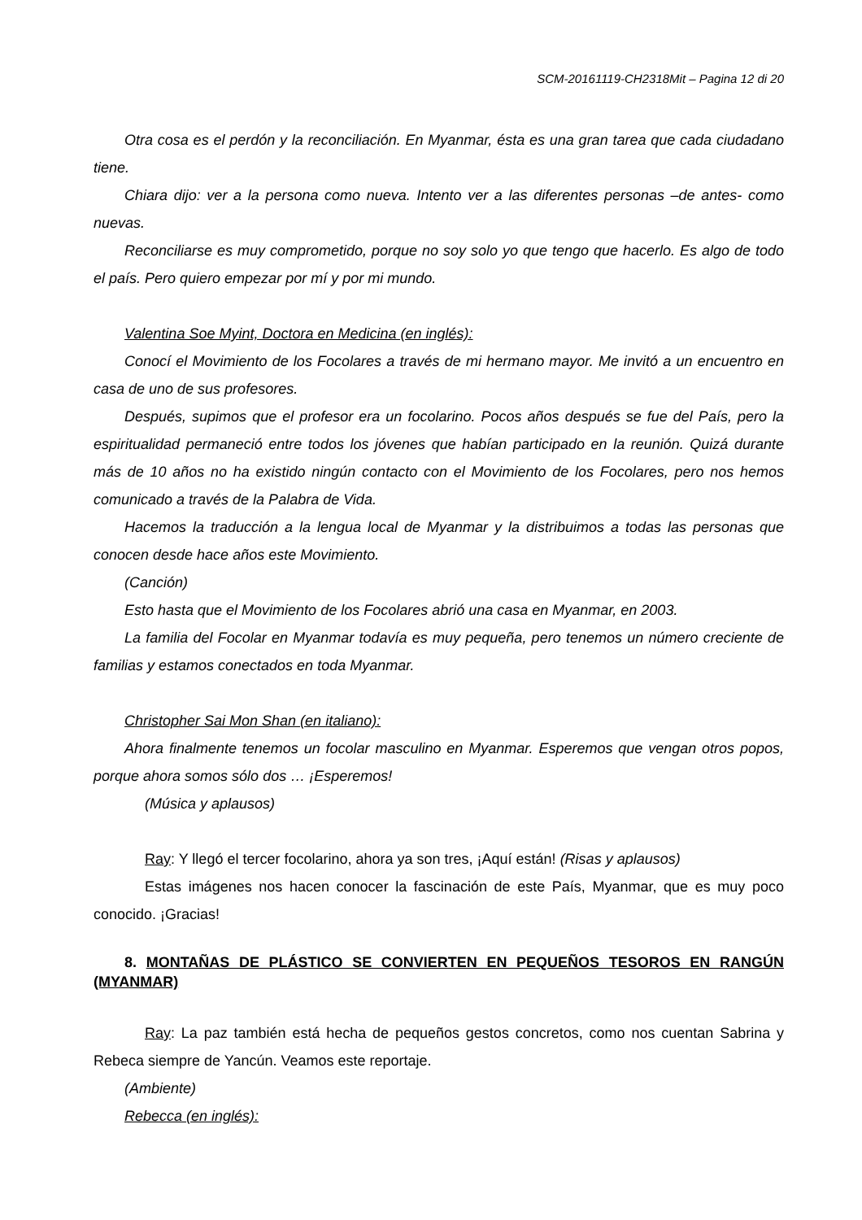SCM-20161119-CH2318Mit – Pagina 12 di 20
Otra cosa es el perdón y la reconciliación. En Myanmar, ésta es una gran tarea que cada ciudadano tiene.
Chiara dijo: ver a la persona como nueva. Intento ver a las diferentes personas –de antes- como nuevas.
Reconciliarse es muy comprometido, porque no soy solo yo que tengo que hacerlo. Es algo de todo el país. Pero quiero empezar por mí y por mi mundo.
Valentina Soe Myint, Doctora en Medicina (en inglés):
Conocí el Movimiento de los Focolares a través de mi hermano mayor. Me invitó a un encuentro en casa de uno de sus profesores.
Después, supimos que el profesor era un focolarino. Pocos años después se fue del País, pero la espiritualidad permaneció entre todos los jóvenes que habían participado en la reunión. Quizá durante más de 10 años no ha existido ningún contacto con el Movimiento de los Focolares, pero nos hemos comunicado a través de la Palabra de Vida.
Hacemos la traducción a la lengua local de Myanmar y la distribuimos a todas las personas que conocen desde hace años este Movimiento.
(Canción)
Esto hasta que el Movimiento de los Focolares abrió una casa en Myanmar, en 2003.
La familia del Focolar en Myanmar todavía es muy pequeña, pero tenemos un número creciente de familias y estamos conectados en toda Myanmar.
Christopher Sai Mon Shan (en italiano):
Ahora finalmente tenemos un focolar masculino en Myanmar. Esperemos que vengan otros popos, porque ahora somos sólo dos … ¡Esperemos!
(Música y aplausos)
Ray: Y llegó el tercer focolarino, ahora ya son tres, ¡Aquí están! (Risas y aplausos)
Estas imágenes nos hacen conocer la fascinación de este País, Myanmar, que es muy poco conocido. ¡Gracias!
8. MONTAÑAS DE PLÁSTICO SE CONVIERTEN EN PEQUEÑOS TESOROS EN RANGÚN (MYANMAR)
Ray: La paz también está hecha de pequeños gestos concretos, como nos cuentan Sabrina y Rebeca siempre de Yancún. Veamos este reportaje.
(Ambiente)
Rebecca (en inglés):